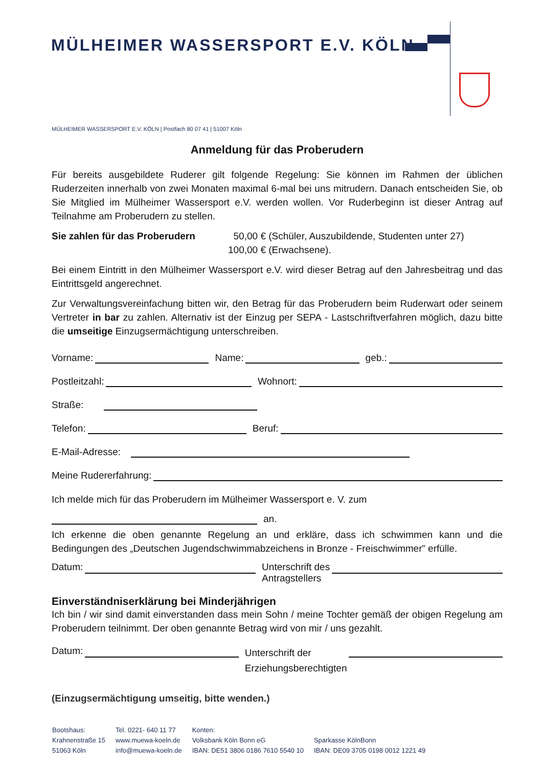MÜLHEIMER WASSERSPORT E.V. KÖLN
MÜLHEIMER WASSERSPORT E.V. KÖLN | Postfach 80 07 41 | 51007 Köln
Anmeldung für das Proberudern
Für bereits ausgebildete Ruderer gilt folgende Regelung: Sie können im Rahmen der üblichen Ruderzeiten innerhalb von zwei Monaten maximal 6-mal bei uns mitrudern. Danach entscheiden Sie, ob Sie Mitglied im Mülheimer Wassersport e.V. werden wollen. Vor Ruderbeginn ist dieser Antrag auf Teilnahme am Proberudern zu stellen.
Sie zahlen für das Proberudern 50,00 € (Schüler, Auszubildende, Studenten unter 27)
100,00 € (Erwachsene).
Bei einem Eintritt in den Mülheimer Wassersport e.V. wird dieser Betrag auf den Jahresbeitrag und das Eintrittsgeld angerechnet.
Zur Verwaltungsvereinfachung bitten wir, den Betrag für das Proberudern beim Ruderwart oder seinem Vertreter in bar zu zahlen. Alternativ ist der Einzug per SEPA - Lastschriftverfahren möglich, dazu bitte die umseitige Einzugsermächtigung unterschreiben.
Vorname: Name: geb.:
Postleitzahl: Wohnort:
Straße:
Telefon: Beruf:
E-Mail-Adresse:
Meine Rudererfahrung:
Ich melde mich für das Proberudern im Mülheimer Wassersport e. V. zum
an.
Ich erkenne die oben genannte Regelung an und erkläre, dass ich schwimmen kann und die Bedingungen des „Deutschen Jugendschwimmabzeichens in Bronze - Freischwimmer” erfülle.
Datum: Unterschrift des
Antragstellers
Einverständniserklärung bei Minderjährigen
Ich bin / wir sind damit einverstanden dass mein Sohn / meine Tochter gemäß der obigen Regelung am Proberudern teilnimmt. Der oben genannte Betrag wird von mir / uns gezahlt.
Datum: Unterschrift der
Erziehungsberechtigten
(Einzugsermächtigung umseitig, bitte wenden.)
Bootshaus:
Krahnenstraße 15
51063 Köln
Tel. 0221- 640 11 77
www.muewa-koeln.de
info@muewa-koeln.de
Konten:
Volksbank Köln Bonn eG
IBAN: DE51 3806 0186 7610 5540 10
Sparkasse KölnBonn
IBAN: DE09 3705 0198 0012 1221 49